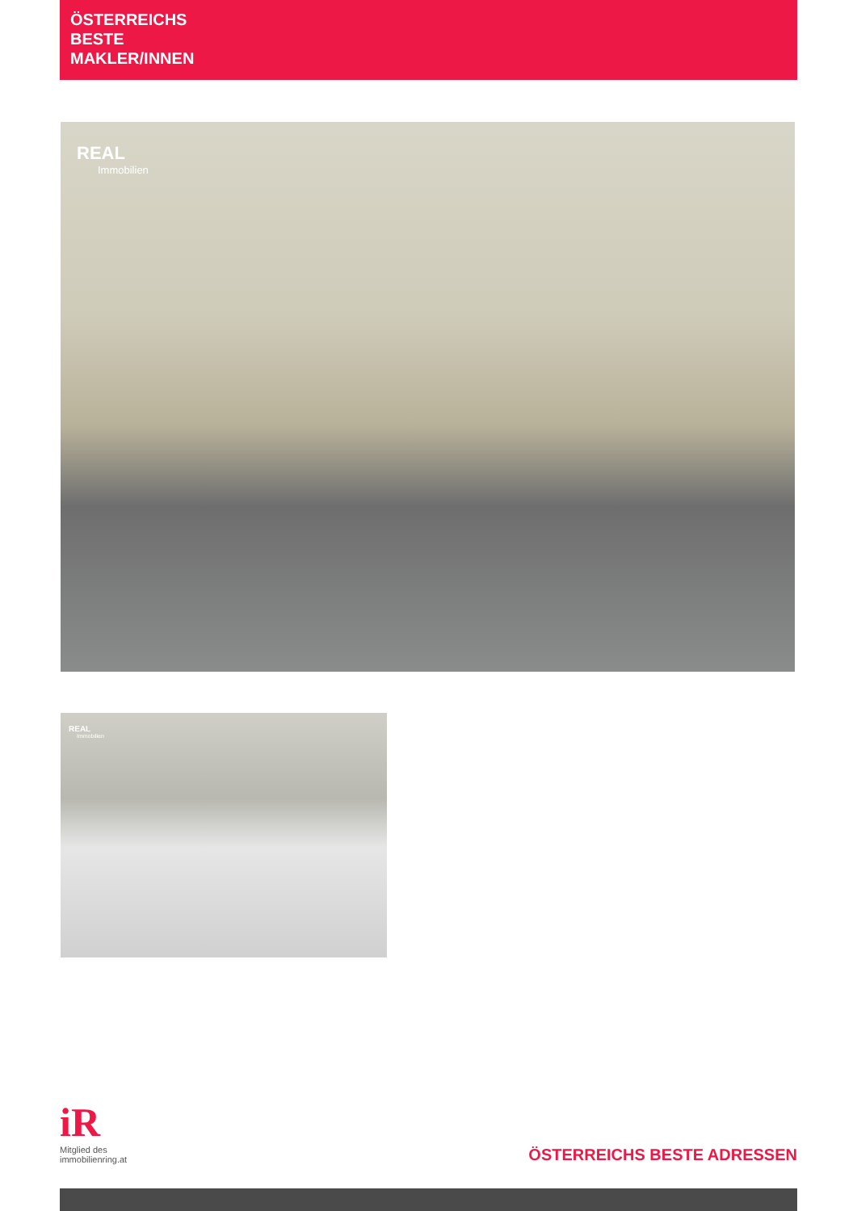ÖSTERREICHS
BESTE
MAKLER/INNEN
REAL
Immobilien
REAL
Immobilien
iR
Mitglied des
immobilienring.at
ÖSTERREICHS BESTE ADRESSEN